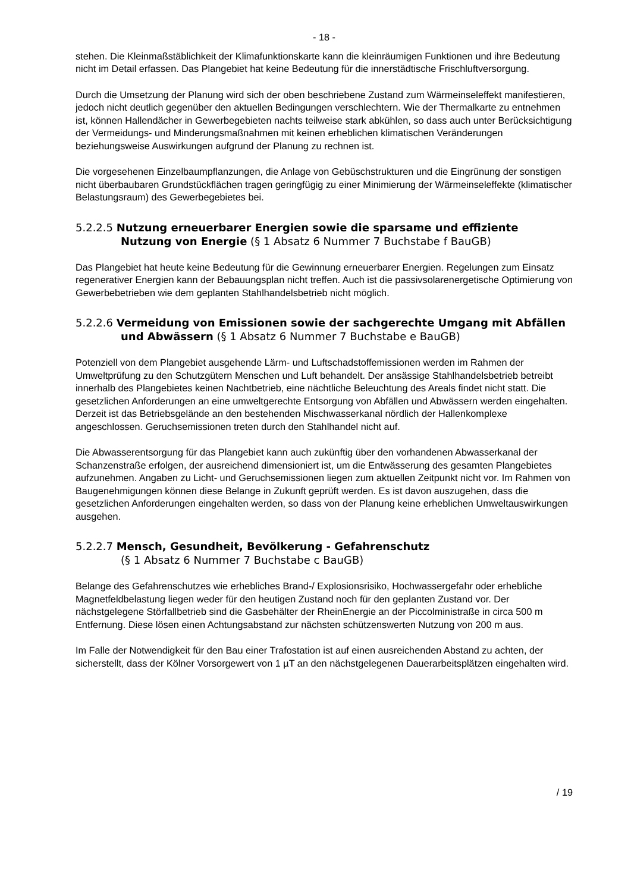- 18 -
stehen. Die Kleinmaßstäblichkeit der Klimafunktionskarte kann die kleinräumigen Funktionen und ihre Bedeutung nicht im Detail erfassen. Das Plangebiet hat keine Bedeutung für die innerstädtische Frischluftversorgung.
Durch die Umsetzung der Planung wird sich der oben beschriebene Zustand zum Wärmeinseleffekt manifestieren, jedoch nicht deutlich gegenüber den aktuellen Bedingungen verschlechtern. Wie der Thermalkarte zu entnehmen ist, können Hallendächer in Gewerbegebieten nachts teilweise stark abkühlen, so dass auch unter Berücksichtigung der Vermeidungs- und Minderungsmaßnahmen mit keinen erheblichen klimatischen Veränderungen beziehungsweise Auswirkungen aufgrund der Planung zu rechnen ist.
Die vorgesehenen Einzelbaumpflanzungen, die Anlage von Gebüschstrukturen und die Eingrünung der sonstigen nicht überbaubaren Grundstückflächen tragen geringfügig zu einer Minimierung der Wärmeinseleffekte (klimatischer Belastungsraum) des Gewerbegebietes bei.
5.2.2.5 Nutzung erneuerbarer Energien sowie die sparsame und effiziente Nutzung von Energie (§ 1 Absatz 6 Nummer 7 Buchstabe f BauGB)
Das Plangebiet hat heute keine Bedeutung für die Gewinnung erneuerbarer Energien. Regelungen zum Einsatz regenerativer Energien kann der Bebauungsplan nicht treffen. Auch ist die passivsolarenergetische Optimierung von Gewerbebetrieben wie dem geplanten Stahlhandelsbetrieb nicht möglich.
5.2.2.6 Vermeidung von Emissionen sowie der sachgerechte Umgang mit Abfällen und Abwässern (§ 1 Absatz 6 Nummer 7 Buchstabe e BauGB)
Potenziell von dem Plangebiet ausgehende Lärm- und Luftschadstoffemissionen werden im Rahmen der Umweltprüfung zu den Schutzgütern Menschen und Luft behandelt. Der ansässige Stahlhandelsbetrieb betreibt innerhalb des Plangebietes keinen Nachtbetrieb, eine nächtliche Beleuchtung des Areals findet nicht statt. Die gesetzlichen Anforderungen an eine umweltgerechte Entsorgung von Abfällen und Abwässern werden eingehalten. Derzeit ist das Betriebsgelände an den bestehenden Mischwasserkanal nördlich der Hallenkomplexe angeschlossen. Geruchsemissionen treten durch den Stahlhandel nicht auf.
Die Abwasserentsorgung für das Plangebiet kann auch zukünftig über den vorhandenen Abwasserkanal der Schanzenstraße erfolgen, der ausreichend dimensioniert ist, um die Entwässerung des gesamten Plangebietes aufzunehmen. Angaben zu Licht- und Geruchsemissionen liegen zum aktuellen Zeitpunkt nicht vor. Im Rahmen von Baugenehmigungen können diese Belange in Zukunft geprüft werden. Es ist davon auszugehen, dass die gesetzlichen Anforderungen eingehalten werden, so dass von der Planung keine erheblichen Umweltauswirkungen ausgehen.
5.2.2.7 Mensch, Gesundheit, Bevölkerung - Gefahrenschutz
(§ 1 Absatz 6 Nummer 7 Buchstabe c BauGB)
Belange des Gefahrenschutzes wie erhebliches Brand-/ Explosionsrisiko, Hochwassergefahr oder erhebliche Magnetfeldbelastung liegen weder für den heutigen Zustand noch für den geplanten Zustand vor. Der nächstgelegene Störfallbetrieb sind die Gasbehälter der RheinEnergie an der Piccolministraße in circa 500 m Entfernung. Diese lösen einen Achtungsabstand zur nächsten schützenswerten Nutzung von 200 m aus.
Im Falle der Notwendigkeit für den Bau einer Trafostation ist auf einen ausreichenden Abstand zu achten, der sicherstellt, dass der Kölner Vorsorgewert von 1 µT an den nächstgelegenen Dauerarbeitsplätzen eingehalten wird.
/ 19